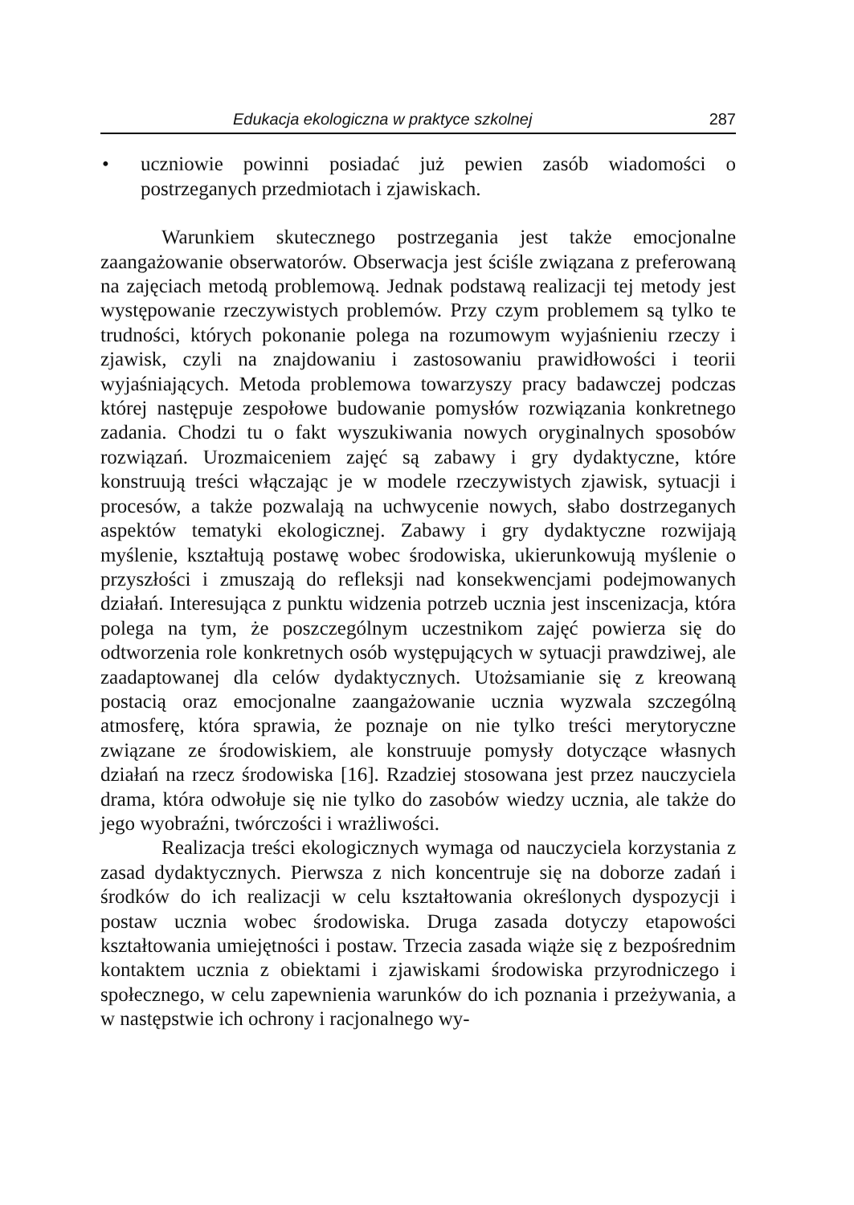Edukacja ekologiczna w praktyce szkolnej 287
• uczniowie powinni posiadać już pewien zasób wiadomości o postrzeganych przedmiotach i zjawiskach.
Warunkiem skutecznego postrzegania jest także emocjonalne zaangażowanie obserwatorów. Obserwacja jest ściśle związana z preferowaną na zajęciach metodą problemową. Jednak podstawą realizacji tej metody jest występowanie rzeczywistych problemów. Przy czym problemem są tylko te trudności, których pokonanie polega na rozumowym wyjaśnieniu rzeczy i zjawisk, czyli na znajdowaniu i zastosowaniu prawidłowości i teorii wyjaśniających. Metoda problemowa towarzyszy pracy badawczej podczas której następuje zespołowe budowanie pomysłów rozwiązania konkretnego zadania. Chodzi tu o fakt wyszukiwania nowych oryginalnych sposobów rozwiązań. Urozmaiceniem zajęć są zabawy i gry dydaktyczne, które konstruują treści włączając je w modele rzeczywistych zjawisk, sytuacji i procesów, a także pozwalają na uchwycenie nowych, słabo dostrzeganych aspektów tematyki ekologicznej. Zabawy i gry dydaktyczne rozwijają myślenie, kształtują postawę wobec środowiska, ukierunkowują myślenie o przyszłości i zmuszają do refleksji nad konsekwencjami podejmowanych działań. Interesująca z punktu widzenia potrzeb ucznia jest inscenizacja, która polega na tym, że poszczególnym uczestnikom zajęć powierza się do odtworzenia role konkretnych osób występujących w sytuacji prawdziwej, ale zaadaptowanej dla celów dydaktycznych. Utożsamianie się z kreowaną postacią oraz emocjonalne zaangażowanie ucznia wyzwala szczególną atmosferę, która sprawia, że poznaje on nie tylko treści merytoryczne związane ze środowiskiem, ale konstruuje pomysły dotyczące własnych działań na rzecz środowiska [16]. Rzadziej stosowana jest przez nauczyciela drama, która odwołuje się nie tylko do zasobów wiedzy ucznia, ale także do jego wyobraźni, twórczości i wrażliwości.
Realizacja treści ekologicznych wymaga od nauczyciela korzystania z zasad dydaktycznych. Pierwsza z nich koncentruje się na doborze zadań i środków do ich realizacji w celu kształtowania określonych dyspozycji i postaw ucznia wobec środowiska. Druga zasada dotyczy etapowości kształtowania umiejętności i postaw. Trzecia zasada wiąże się z bezpośrednim kontaktem ucznia z obiektami i zjawiskami środowiska przyrodniczego i społecznego, w celu zapewnienia warunków do ich poznania i przeżywania, a w następstwie ich ochrony i racjonalnego wy-